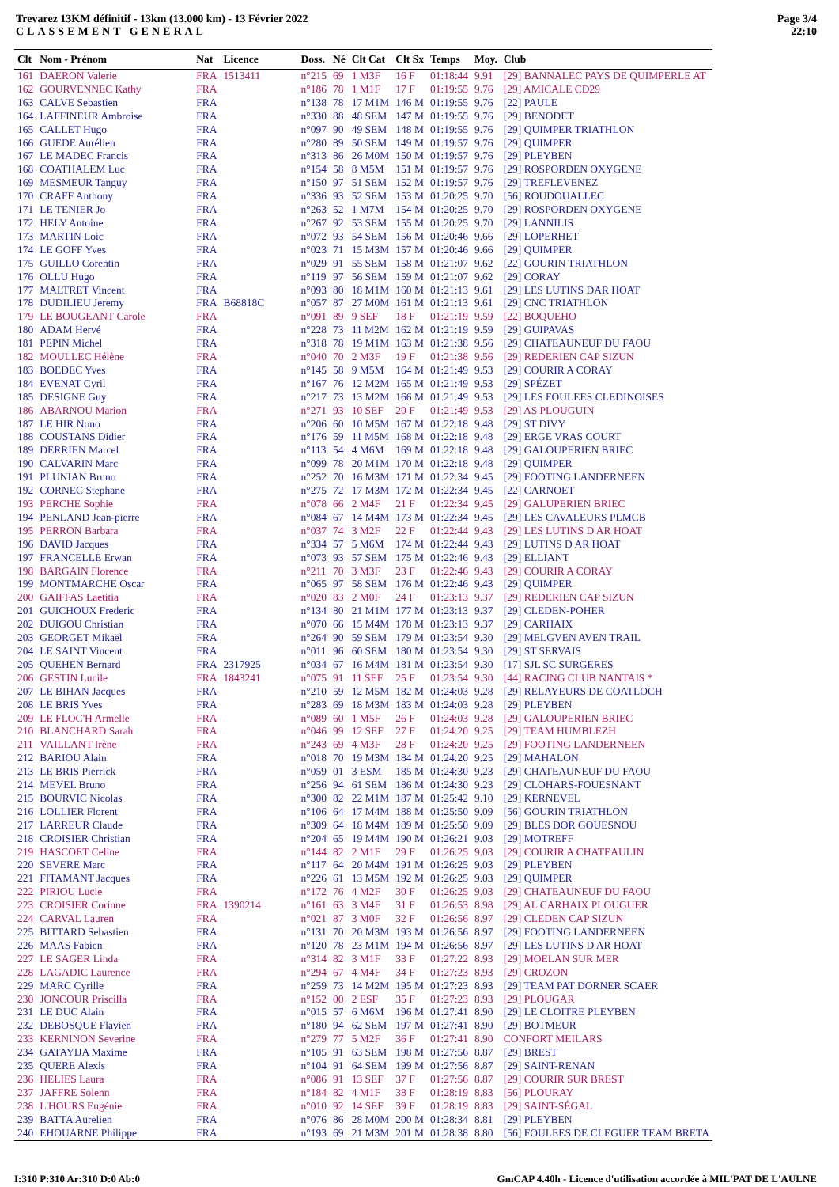Trevarez 13KM définitif - 13km (13.000 km) - 13 Février 2022
CLASSEMENT GENERAL
Page 3/4
22:10
| Clt | Nom - Prénom | Nat | Licence | Doss. | Né | Clt Cat | Clt Sx | Temps | Moy. | Club |
| --- | --- | --- | --- | --- | --- | --- | --- | --- | --- | --- |
| 161 | DAERON Valerie | FRA | 1513411 | n°215 | 69 | 1 M3F | 16 F | 01:18:44 | 9.91 | [29] BANNALEC PAYS DE QUIMPERLE AT |
| 162 | GOURVENNEC Kathy | FRA | | n°186 | 78 | 1 M1F | 17 F | 01:19:55 | 9.76 | [29] AMICALE CD29 |
| 163 | CALVE Sebastien | FRA | | n°138 | 78 | 17 M1M | 146 M | 01:19:55 | 9.76 | [22] PAULE |
| 164 | LAFFINEUR Ambroise | FRA | | n°330 | 88 | 48 SEM | 147 M | 01:19:55 | 9.76 | [29] BENODET |
| 165 | CALLET Hugo | FRA | | n°097 | 90 | 49 SEM | 148 M | 01:19:55 | 9.76 | [29] QUIMPER TRIATHLON |
| 166 | GUEDE Aurélien | FRA | | n°280 | 89 | 50 SEM | 149 M | 01:19:57 | 9.76 | [29] QUIMPER |
| 167 | LE MADEC Francis | FRA | | n°313 | 86 | 26 M0M | 150 M | 01:19:57 | 9.76 | [29] PLEYBEN |
| 168 | COATHALEM Luc | FRA | | n°154 | 58 | 8 M5M | 151 M | 01:19:57 | 9.76 | [29] ROSPORDEN OXYGENE |
| 169 | MESMEUR Tanguy | FRA | | n°150 | 97 | 51 SEM | 152 M | 01:19:57 | 9.76 | [29] TREFLEVENEZ |
| 170 | CRAFF Anthony | FRA | | n°336 | 93 | 52 SEM | 153 M | 01:20:25 | 9.70 | [56] ROUDOUALLEC |
| 171 | LE TENIER Jo | FRA | | n°263 | 52 | 1 M7M | 154 M | 01:20:25 | 9.70 | [29] ROSPORDEN OXYGENE |
| 172 | HELY Antoine | FRA | | n°267 | 92 | 53 SEM | 155 M | 01:20:25 | 9.70 | [29] LANNILIS |
| 173 | MARTIN Loic | FRA | | n°072 | 93 | 54 SEM | 156 M | 01:20:46 | 9.66 | [29] LOPERHET |
| 174 | LE GOFF Yves | FRA | | n°023 | 71 | 15 M3M | 157 M | 01:20:46 | 9.66 | [29] QUIMPER |
| 175 | GUILLO Corentin | FRA | | n°029 | 91 | 55 SEM | 158 M | 01:21:07 | 9.62 | [22] GOURIN TRIATHLON |
| 176 | OLLU Hugo | FRA | | n°119 | 97 | 56 SEM | 159 M | 01:21:07 | 9.62 | [29] CORAY |
| 177 | MALTRET Vincent | FRA | | n°093 | 80 | 18 M1M | 160 M | 01:21:13 | 9.61 | [29] LES LUTINS DAR HOAT |
| 178 | DUDILIEU Jeremy | FRA | B68818C | n°057 | 87 | 27 M0M | 161 M | 01:21:13 | 9.61 | [29] CNC TRIATHLON |
| 179 | LE BOUGEANT Carole | FRA | | n°091 | 89 | 9 SEF | 18 F | 01:21:19 | 9.59 | [22] BOQUEHO |
| 180 | ADAM Hervé | FRA | | n°228 | 73 | 11 M2M | 162 M | 01:21:19 | 9.59 | [29] GUIPAVAS |
| 181 | PEPIN Michel | FRA | | n°318 | 78 | 19 M1M | 163 M | 01:21:38 | 9.56 | [29] CHATEAUNEUF DU FAOU |
| 182 | MOULLEC Hélène | FRA | | n°040 | 70 | 2 M3F | 19 F | 01:21:38 | 9.56 | [29] REDERIEN CAP SIZUN |
| 183 | BOEDEC Yves | FRA | | n°145 | 58 | 9 M5M | 164 M | 01:21:49 | 9.53 | [29] COURIR A CORAY |
| 184 | EVENAT Cyril | FRA | | n°167 | 76 | 12 M2M | 165 M | 01:21:49 | 9.53 | [29] SPÉZET |
| 185 | DESIGNE Guy | FRA | | n°217 | 73 | 13 M2M | 166 M | 01:21:49 | 9.53 | [29] LES FOULEES CLEDINOISES |
| 186 | ABARNOU Marion | FRA | | n°271 | 93 | 10 SEF | 20 F | 01:21:49 | 9.53 | [29] AS PLOUGUIN |
| 187 | LE HIR Nono | FRA | | n°206 | 60 | 10 M5M | 167 M | 01:22:18 | 9.48 | [29] ST DIVY |
| 188 | COUSTANS Didier | FRA | | n°176 | 59 | 11 M5M | 168 M | 01:22:18 | 9.48 | [29] ERGE VRAS COURT |
| 189 | DERRIEN Marcel | FRA | | n°113 | 54 | 4 M6M | 169 M | 01:22:18 | 9.48 | [29] GALOUPERIEN BRIEC |
| 190 | CALVARIN Marc | FRA | | n°099 | 78 | 20 M1M | 170 M | 01:22:18 | 9.48 | [29] QUIMPER |
| 191 | PLUNIAN Bruno | FRA | | n°252 | 70 | 16 M3M | 171 M | 01:22:34 | 9.45 | [29] FOOTING LANDERNEEN |
| 192 | CORNEC Stephane | FRA | | n°275 | 72 | 17 M3M | 172 M | 01:22:34 | 9.45 | [22] CARNOET |
| 193 | PERCHE Sophie | FRA | | n°078 | 66 | 2 M4F | 21 F | 01:22:34 | 9.45 | [29] GALUPERIEN BRIEC |
| 194 | PENLAND Jean-pierre | FRA | | n°084 | 67 | 14 M4M | 173 M | 01:22:34 | 9.45 | [29] LES CAVALEURS PLMCB |
| 195 | PERRON Barbara | FRA | | n°037 | 74 | 3 M2F | 22 F | 01:22:44 | 9.43 | [29] LES LUTINS D AR HOAT |
| 196 | DAVID Jacques | FRA | | n°334 | 57 | 5 M6M | 174 M | 01:22:44 | 9.43 | [29] LUTINS D AR HOAT |
| 197 | FRANCELLE Erwan | FRA | | n°073 | 93 | 57 SEM | 175 M | 01:22:46 | 9.43 | [29] ELLIANT |
| 198 | BARGAIN Florence | FRA | | n°211 | 70 | 3 M3F | 23 F | 01:22:46 | 9.43 | [29] COURIR A CORAY |
| 199 | MONTMARCHE Oscar | FRA | | n°065 | 97 | 58 SEM | 176 M | 01:22:46 | 9.43 | [29] QUIMPER |
| 200 | GAIFFAS Laetitia | FRA | | n°020 | 83 | 2 M0F | 24 F | 01:23:13 | 9.37 | [29] REDERIEN CAP SIZUN |
| 201 | GUICHOUX Frederic | FRA | | n°134 | 80 | 21 M1M | 177 M | 01:23:13 | 9.37 | [29] CLEDEN-POHER |
| 202 | DUIGOU Christian | FRA | | n°070 | 66 | 15 M4M | 178 M | 01:23:13 | 9.37 | [29] CARHAIX |
| 203 | GEORGET Mikaël | FRA | | n°264 | 90 | 59 SEM | 179 M | 01:23:54 | 9.30 | [29] MELGVEN AVEN TRAIL |
| 204 | LE SAINT Vincent | FRA | | n°011 | 96 | 60 SEM | 180 M | 01:23:54 | 9.30 | [29] ST SERVAIS |
| 205 | QUEHEN Bernard | FRA | 2317925 | n°034 | 67 | 16 M4M | 181 M | 01:23:54 | 9.30 | [17] SJL SC SURGERES |
| 206 | GESTIN Lucile | FRA | 1843241 | n°075 | 91 | 11 SEF | 25 F | 01:23:54 | 9.30 | [44] RACING CLUB NANTAIS * |
| 207 | LE BIHAN Jacques | FRA | | n°210 | 59 | 12 M5M | 182 M | 01:24:03 | 9.28 | [29] RELAYEURS DE COATLOCH |
| 208 | LE BRIS Yves | FRA | | n°283 | 69 | 18 M3M | 183 M | 01:24:03 | 9.28 | [29] PLEYBEN |
| 209 | LE FLOC'H Armelle | FRA | | n°089 | 60 | 1 M5F | 26 F | 01:24:03 | 9.28 | [29] GALOUPERIEN BRIEC |
| 210 | BLANCHARD Sarah | FRA | | n°046 | 99 | 12 SEF | 27 F | 01:24:20 | 9.25 | [29] TEAM HUMBLEZH |
| 211 | VAILLANT Irène | FRA | | n°243 | 69 | 4 M3F | 28 F | 01:24:20 | 9.25 | [29] FOOTING LANDERNEEN |
| 212 | BARIOU Alain | FRA | | n°018 | 70 | 19 M3M | 184 M | 01:24:20 | 9.25 | [29] MAHALON |
| 213 | LE BRIS Pierrick | FRA | | n°059 | 01 | 3 ESM | 185 M | 01:24:30 | 9.23 | [29] CHATEAUNEUF DU FAOU |
| 214 | MEVEL Bruno | FRA | | n°256 | 94 | 61 SEM | 186 M | 01:24:30 | 9.23 | [29] CLOHARS-FOUESNANT |
| 215 | BOURVIC Nicolas | FRA | | n°300 | 82 | 22 M1M | 187 M | 01:25:42 | 9.10 | [29] KERNEVEL |
| 216 | LOLLIER Florent | FRA | | n°106 | 64 | 17 M4M | 188 M | 01:25:50 | 9.09 | [56] GOURIN TRIATHLON |
| 217 | LARREUR Claude | FRA | | n°309 | 64 | 18 M4M | 189 M | 01:25:50 | 9.09 | [29] BLES DOR GOUESNOU |
| 218 | CROISIER Christian | FRA | | n°204 | 65 | 19 M4M | 190 M | 01:26:21 | 9.03 | [29] MOTREFF |
| 219 | HASCOET Celine | FRA | | n°144 | 82 | 2 M1F | 29 F | 01:26:25 | 9.03 | [29] COURIR A CHATEAULIN |
| 220 | SEVERE Marc | FRA | | n°117 | 64 | 20 M4M | 191 M | 01:26:25 | 9.03 | [29] PLEYBEN |
| 221 | FITAMANT Jacques | FRA | | n°226 | 61 | 13 M5M | 192 M | 01:26:25 | 9.03 | [29] QUIMPER |
| 222 | PIRIOU Lucie | FRA | | n°172 | 76 | 4 M2F | 30 F | 01:26:25 | 9.03 | [29] CHATEAUNEUF DU FAOU |
| 223 | CROISIER Corinne | FRA | 1390214 | n°161 | 63 | 3 M4F | 31 F | 01:26:53 | 8.98 | [29] AL CARHAIX PLOUGUER |
| 224 | CARVAL Lauren | FRA | | n°021 | 87 | 3 M0F | 32 F | 01:26:56 | 8.97 | [29] CLEDEN CAP SIZUN |
| 225 | BITTARD Sebastien | FRA | | n°131 | 70 | 20 M3M | 193 M | 01:26:56 | 8.97 | [29] FOOTING LANDERNEEN |
| 226 | MAAS Fabien | FRA | | n°120 | 78 | 23 M1M | 194 M | 01:26:56 | 8.97 | [29] LES LUTINS D AR HOAT |
| 227 | LE SAGER Linda | FRA | | n°314 | 82 | 3 M1F | 33 F | 01:27:22 | 8.93 | [29] MOELAN SUR MER |
| 228 | LAGADIC Laurence | FRA | | n°294 | 67 | 4 M4F | 34 F | 01:27:23 | 8.93 | [29] CROZON |
| 229 | MARC Cyrille | FRA | | n°259 | 73 | 14 M2M | 195 M | 01:27:23 | 8.93 | [29] TEAM PAT DORNER SCAER |
| 230 | JONCOUR Priscilla | FRA | | n°152 | 00 | 2 ESF | 35 F | 01:27:23 | 8.93 | [29] PLOUGAR |
| 231 | LE DUC Alain | FRA | | n°015 | 57 | 6 M6M | 196 M | 01:27:41 | 8.90 | [29] LE CLOITRE PLEYBEN |
| 232 | DEBOSQUE Flavien | FRA | | n°180 | 94 | 62 SEM | 197 M | 01:27:41 | 8.90 | [29] BOTMEUR |
| 233 | KERNINON Severine | FRA | | n°279 | 77 | 5 M2F | 36 F | 01:27:41 | 8.90 | CONFORT MEILARS |
| 234 | GATAYIJA Maxime | FRA | | n°105 | 91 | 63 SEM | 198 M | 01:27:56 | 8.87 | [29] BREST |
| 235 | QUERE Alexis | FRA | | n°104 | 91 | 64 SEM | 199 M | 01:27:56 | 8.87 | [29] SAINT-RENAN |
| 236 | HELIES Laura | FRA | | n°086 | 91 | 13 SEF | 37 F | 01:27:56 | 8.87 | [29] COURIR SUR BREST |
| 237 | JAFFRE Solenn | FRA | | n°184 | 82 | 4 M1F | 38 F | 01:28:19 | 8.83 | [56] PLOURAY |
| 238 | L'HOURS Eugénie | FRA | | n°010 | 92 | 14 SEF | 39 F | 01:28:19 | 8.83 | [29] SAINT-SÉGAL |
| 239 | BATTA Aurelien | FRA | | n°076 | 86 | 28 M0M | 200 M | 01:28:34 | 8.81 | [29] PLEYBEN |
| 240 | EHOUARNE Philippe | FRA | | n°193 | 69 | 21 M3M | 201 M | 01:28:38 | 8.80 | [56] FOULEES DE CLEGUER TEAM BRETA |
I:310 P:310 Ar:310 D:0 Ab:0 GmCAP 4.40h - Licence d'utilisation accordée à MIL'PAT DE L'AULNE